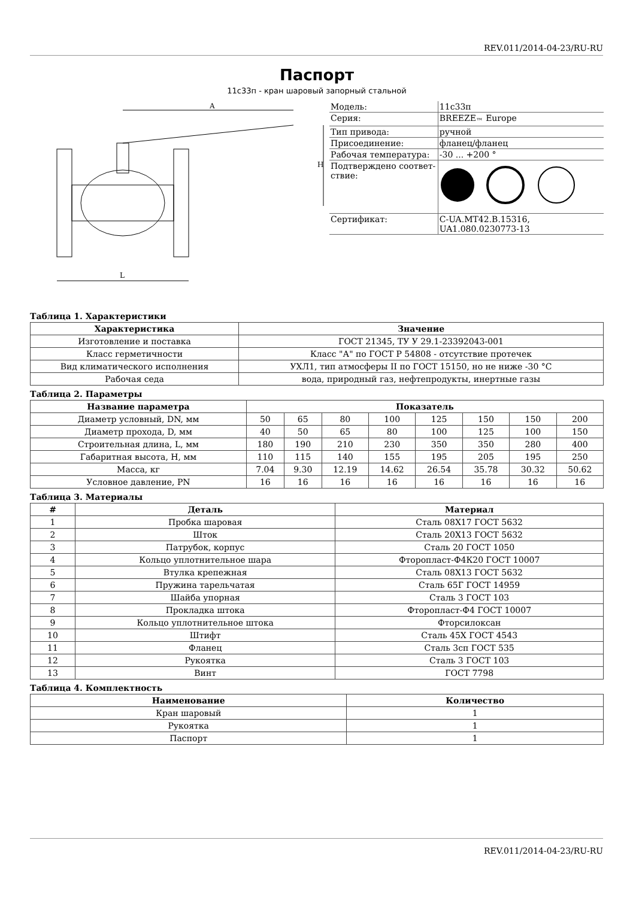REV.011/2014-04-23/RU-RU
Паспорт
11с33п - кран шаровый запорный стальной
A
L
H
| Модель: | 11с33п |
| Серия: | BREEZE<sub>™</sub> Europe |
| Тип привода: | ручной |
| Присоединение: | фланец/фланец |
| Рабочая температура: | -30 ... +200 ° |
| Подтверждено соответ-ствие: | |
| Сертификат: | C-UA.MT42.B.15316, UA1.080.0230773-13 |
Таблица 1. Характеристики
| Характеристика | Значение |
| --- | --- |
| Изготовление и поставка | ГОСТ 21345, ТУ У 29.1-23392043-001 |
| Класс герметичности | Класс "А" по ГОСТ Р 54808 - отсутствие протечек |
| Вид климатического исполнения | УХЛ1, тип атмосферы II по ГОСТ 15150, но не ниже -30 °С |
| Рабочая седа | вода, природный газ, нефтепродукты, инертные газы |
Таблица 2. Параметры
| Название параметра | Показатель | | | | | | | |
| --- | --- | --- | --- | --- | --- | --- | --- | --- |
| Диаметр условный, DN, мм | 50 | 65 | 80 | 100 | 125 | 150 | 150 | 200 |
| Диаметр прохода, D, мм | 40 | 50 | 65 | 80 | 100 | 125 | 100 | 150 |
| Строительная длина, L, мм | 180 | 190 | 210 | 230 | 350 | 350 | 280 | 400 |
| Габаритная высота, H, мм | 110 | 115 | 140 | 155 | 195 | 205 | 195 | 250 |
| Масса, кг | 7.04 | 9.30 | 12.19 | 14.62 | 26.54 | 35.78 | 30.32 | 50.62 |
| Условное давление, PN | 16 | 16 | 16 | 16 | 16 | 16 | 16 | 16 |
Таблица 3. Материалы
| # | Деталь | Материал |
| --- | --- | --- |
| 1 | Пробка шаровая | Сталь 08Х17 ГОСТ 5632 |
| 2 | Шток | Сталь 20Х13 ГОСТ 5632 |
| 3 | Патрубок, корпус | Сталь 20 ГОСТ 1050 |
| 4 | Кольцо уплотнительное шара | Фторопласт-Ф4К20 ГОСТ 10007 |
| 5 | Втулка крепежная | Сталь 08Х13 ГОСТ 5632 |
| 6 | Пружина тарельчатая | Сталь 65Г ГОСТ 14959 |
| 7 | Шайба упорная | Сталь 3 ГОСТ 103 |
| 8 | Прокладка штока | Фторопласт-Ф4 ГОСТ 10007 |
| 9 | Кольцо уплотнительное штока | Фторсилоксан |
| 10 | Штифт | Сталь 45Х ГОСТ 4543 |
| 11 | Фланец | Сталь 3сп ГОСТ 535 |
| 12 | Рукоятка | Сталь 3 ГОСТ 103 |
| 13 | Винт | ГОСТ 7798 |
Таблица 4. Комплектность
| Наименование | Количество |
| --- | --- |
| Кран шаровый | 1 |
| Рукоятка | 1 |
| Паспорт | 1 |
REV.011/2014-04-23/RU-RU